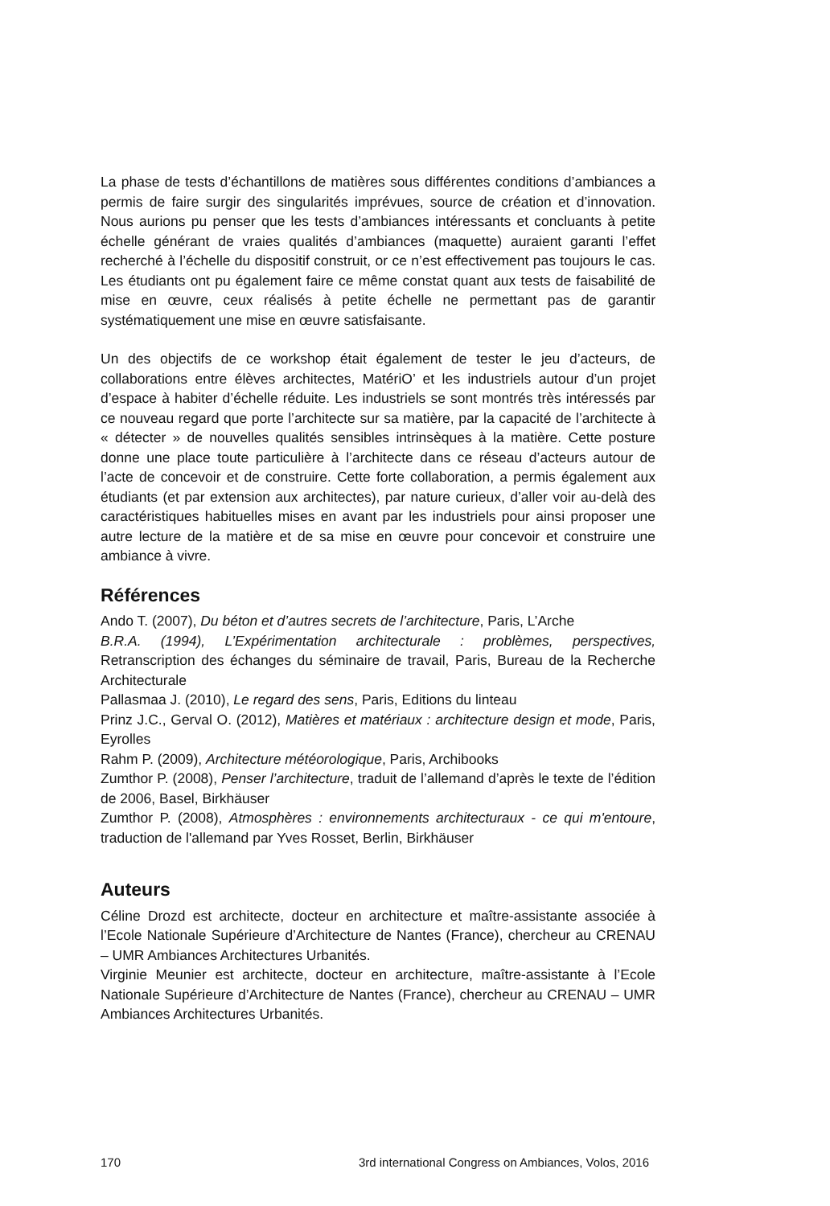La phase de tests d’échantillons de matières sous différentes conditions d’ambiances a permis de faire surgir des singularités imprévues, source de création et d’innovation. Nous aurions pu penser que les tests d’ambiances intéressants et concluants à petite échelle générant de vraies qualités d’ambiances (maquette) auraient garanti l’effet recherché à l’échelle du dispositif construit, or ce n’est effectivement pas toujours le cas. Les étudiants ont pu également faire ce même constat quant aux tests de faisabilité de mise en œuvre, ceux réalisés à petite échelle ne permettant pas de garantir systématiquement une mise en œuvre satisfaisante.
Un des objectifs de ce workshop était également de tester le jeu d’acteurs, de collaborations entre élèves architectes, MatériO’ et les industriels autour d’un projet d’espace à habiter d’échelle réduite. Les industriels se sont montrés très intéressés par ce nouveau regard que porte l’architecte sur sa matière, par la capacité de l’architecte à « détecter » de nouvelles qualités sensibles intrinsèques à la matière. Cette posture donne une place toute particulière à l’architecte dans ce réseau d’acteurs autour de l’acte de concevoir et de construire. Cette forte collaboration, a permis également aux étudiants (et par extension aux architectes), par nature curieux, d’aller voir au-delà des caractéristiques habituelles mises en avant par les industriels pour ainsi proposer une autre lecture de la matière et de sa mise en œuvre pour concevoir et construire une ambiance à vivre.
Références
Ando T. (2007), Du béton et d’autres secrets de l’architecture, Paris, L’Arche
B.R.A. (1994), L’Expérimentation architecturale : problèmes, perspectives, Retranscription des échanges du séminaire de travail, Paris, Bureau de la Recherche Architecturale
Pallasmaa J. (2010), Le regard des sens, Paris, Editions du linteau
Prinz J.C., Gerval O. (2012), Matières et matériaux : architecture design et mode, Paris, Eyrolles
Rahm P. (2009), Architecture météorologique, Paris, Archibooks
Zumthor P. (2008), Penser l’architecture, traduit de l’allemand d’après le texte de l’édition de 2006, Basel, Birkhäuser
Zumthor P. (2008), Atmosphères : environnements architecturaux - ce qui m'entoure, traduction de l'allemand par Yves Rosset, Berlin, Birkhäuser
Auteurs
Céline Drozd est architecte, docteur en architecture et maître-assistante associée à l’Ecole Nationale Supérieure d’Architecture de Nantes (France), chercheur au CRENAU – UMR Ambiances Architectures Urbanités.
Virginie Meunier est architecte, docteur en architecture, maître-assistante à l’Ecole Nationale Supérieure d’Architecture de Nantes (France), chercheur au CRENAU – UMR Ambiances Architectures Urbanités.
170 3rd international Congress on Ambiances, Volos, 2016